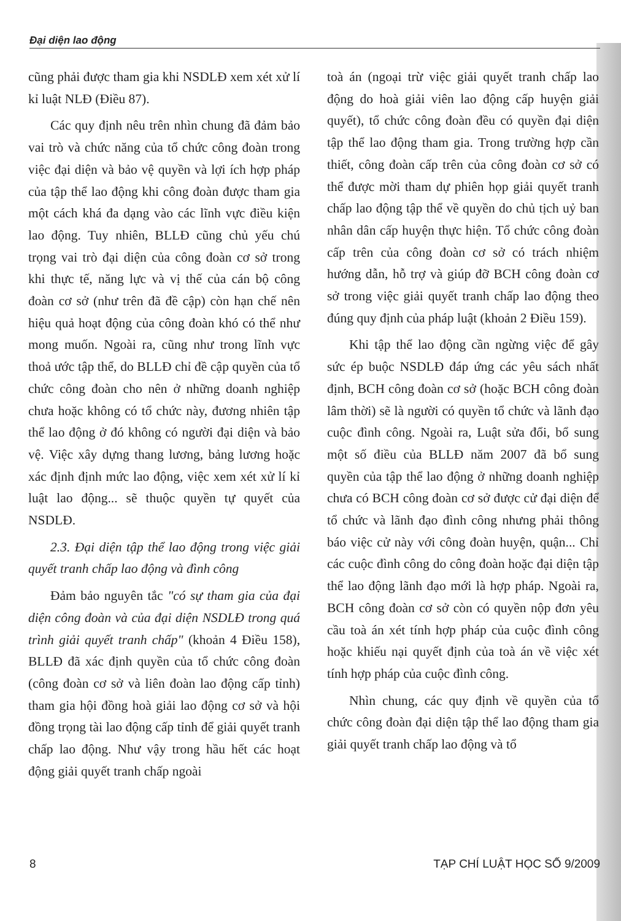Đại diện lao động
cũng phải được tham gia khi NSDLĐ xem xét xử lí kỉ luật NLĐ (Điều 87).
Các quy định nêu trên nhìn chung đã đảm bảo vai trò và chức năng của tổ chức công đoàn trong việc đại diện và bảo vệ quyền và lợi ích hợp pháp của tập thể lao động khi công đoàn được tham gia một cách khá đa dạng vào các lĩnh vực điều kiện lao động. Tuy nhiên, BLLĐ cũng chủ yếu chú trọng vai trò đại diện của công đoàn cơ sở trong khi thực tế, năng lực và vị thế của cán bộ công đoàn cơ sở (như trên đã đề cập) còn hạn chế nên hiệu quả hoạt động của công đoàn khó có thể như mong muốn. Ngoài ra, cũng như trong lĩnh vực thoả ước tập thể, do BLLĐ chỉ đề cập quyền của tổ chức công đoàn cho nên ở những doanh nghiệp chưa hoặc không có tổ chức này, đương nhiên tập thể lao động ở đó không có người đại diện và bảo vệ. Việc xây dựng thang lương, bảng lương hoặc xác định định mức lao động, việc xem xét xử lí kỉ luật lao động... sẽ thuộc quyền tự quyết của NSDLĐ.
2.3. Đại diện tập thể lao động trong việc giải quyết tranh chấp lao động và đình công
Đảm bảo nguyên tắc "có sự tham gia của đại diện công đoàn và của đại diện NSDLĐ trong quá trình giải quyết tranh chấp" (khoản 4 Điều 158), BLLĐ đã xác định quyền của tổ chức công đoàn (công đoàn cơ sở và liên đoàn lao động cấp tỉnh) tham gia hội đồng hoà giải lao động cơ sở và hội đồng trọng tài lao động cấp tỉnh để giải quyết tranh chấp lao động. Như vậy trong hầu hết các hoạt động giải quyết tranh chấp ngoài
toà án (ngoại trừ việc giải quyết tranh chấp lao động do hoà giải viên lao động cấp huyện giải quyết), tổ chức công đoàn đều có quyền đại diện tập thể lao động tham gia. Trong trường hợp cần thiết, công đoàn cấp trên của công đoàn cơ sở có thể được mời tham dự phiên họp giải quyết tranh chấp lao động tập thể về quyền do chủ tịch uỷ ban nhân dân cấp huyện thực hiện. Tổ chức công đoàn cấp trên của công đoàn cơ sở có trách nhiệm hướng dẫn, hỗ trợ và giúp đỡ BCH công đoàn cơ sở trong việc giải quyết tranh chấp lao động theo đúng quy định của pháp luật (khoản 2 Điều 159).
Khi tập thể lao động cần ngừng việc để gây sức ép buộc NSDLĐ đáp ứng các yêu sách nhất định, BCH công đoàn cơ sở (hoặc BCH công đoàn lâm thời) sẽ là người có quyền tổ chức và lãnh đạo cuộc đình công. Ngoài ra, Luật sửa đổi, bổ sung một số điều của BLLĐ năm 2007 đã bổ sung quyền của tập thể lao động ở những doanh nghiệp chưa có BCH công đoàn cơ sở được cử đại diện để tổ chức và lãnh đạo đình công nhưng phải thông báo việc cử này với công đoàn huyện, quận... Chỉ các cuộc đình công do công đoàn hoặc đại diện tập thể lao động lãnh đạo mới là hợp pháp. Ngoài ra, BCH công đoàn cơ sở còn có quyền nộp đơn yêu cầu toà án xét tính hợp pháp của cuộc đình công hoặc khiếu nại quyết định của toà án về việc xét tính hợp pháp của cuộc đình công.
Nhìn chung, các quy định về quyền của tổ chức công đoàn đại diện tập thể lao động tham gia giải quyết tranh chấp lao động và tổ
8 TẠP CHÍ LUẬT HỌC SỐ 9/2009